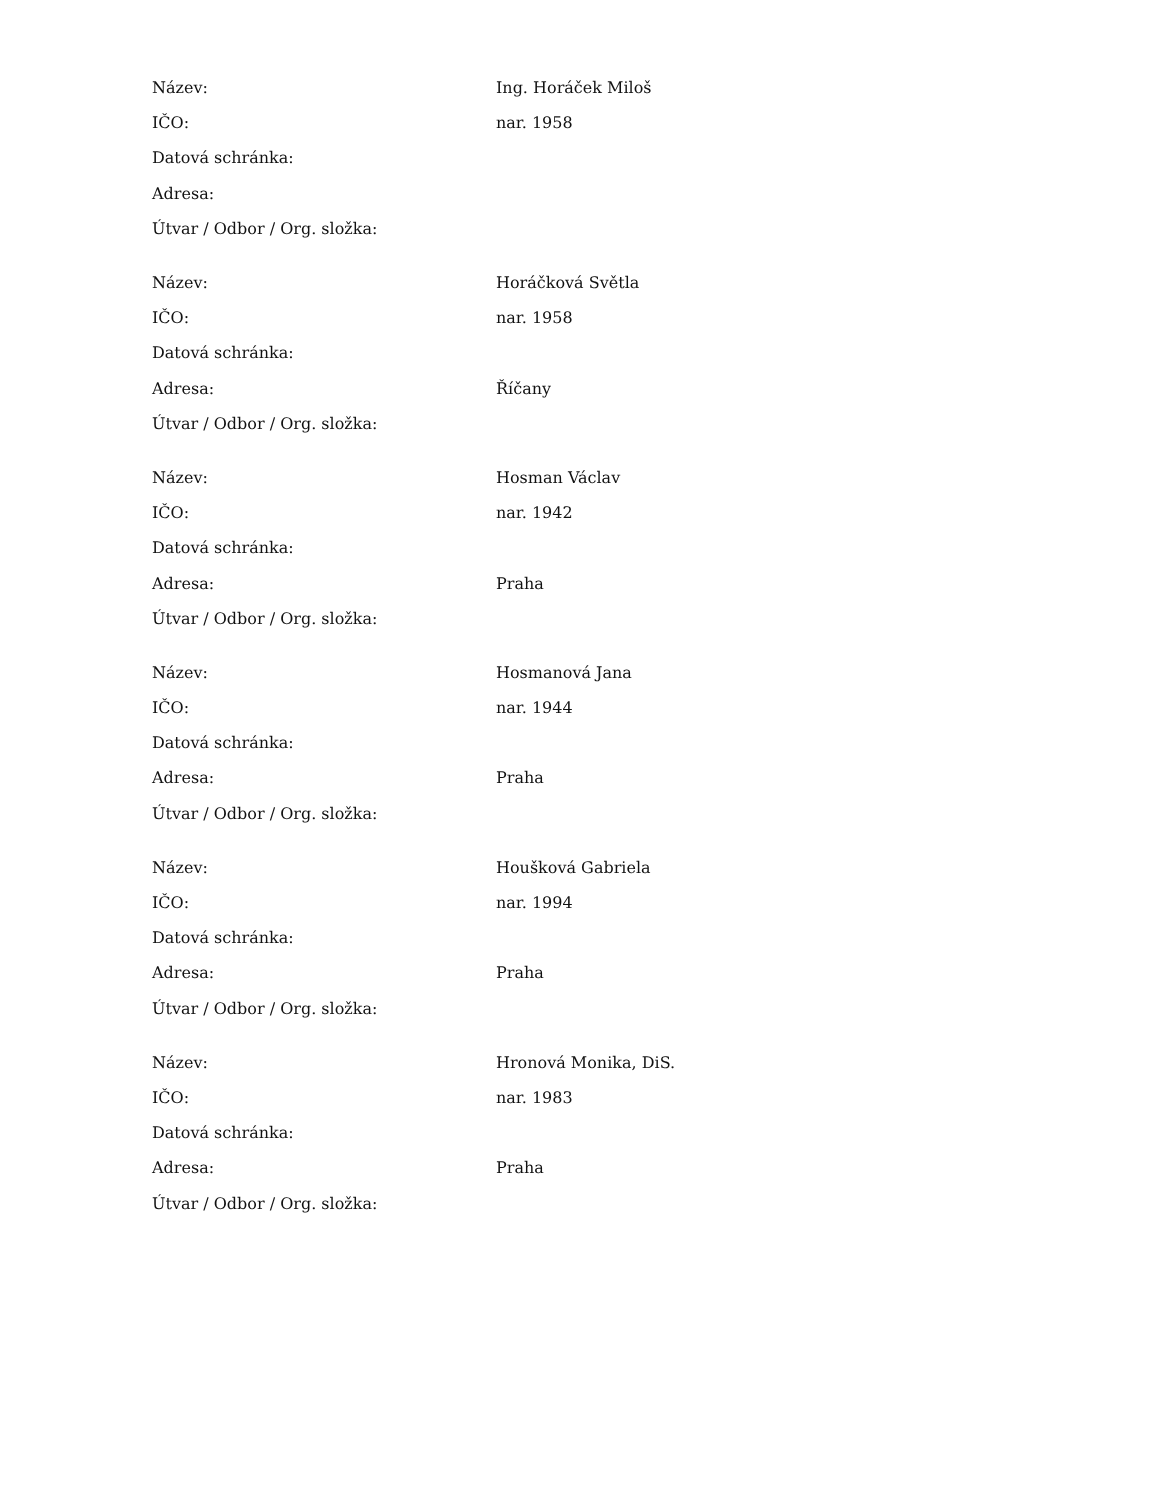| Název: | Ing. Horáček Miloš |
| IČO: | nar. 1958 |
| Datová schránka: | |
| Adresa: | |
| Útvar / Odbor / Org. složka: | |
| Název: | Horáčková Světla |
| IČO: | nar. 1958 |
| Datová schránka: | |
| Adresa: | Říčany |
| Útvar / Odbor / Org. složka: | |
| Název: | Hosman Václav |
| IČO: | nar. 1942 |
| Datová schránka: | |
| Adresa: | Praha |
| Útvar / Odbor / Org. složka: | |
| Název: | Hosmanová Jana |
| IČO: | nar. 1944 |
| Datová schránka: | |
| Adresa: | Praha |
| Útvar / Odbor / Org. složka: | |
| Název: | Houšková Gabriela |
| IČO: | nar. 1994 |
| Datová schránka: | |
| Adresa: | Praha |
| Útvar / Odbor / Org. složka: | |
| Název: | Hronová Monika, DiS. |
| IČO: | nar. 1983 |
| Datová schránka: | |
| Adresa: | Praha |
| Útvar / Odbor / Org. složka: | |